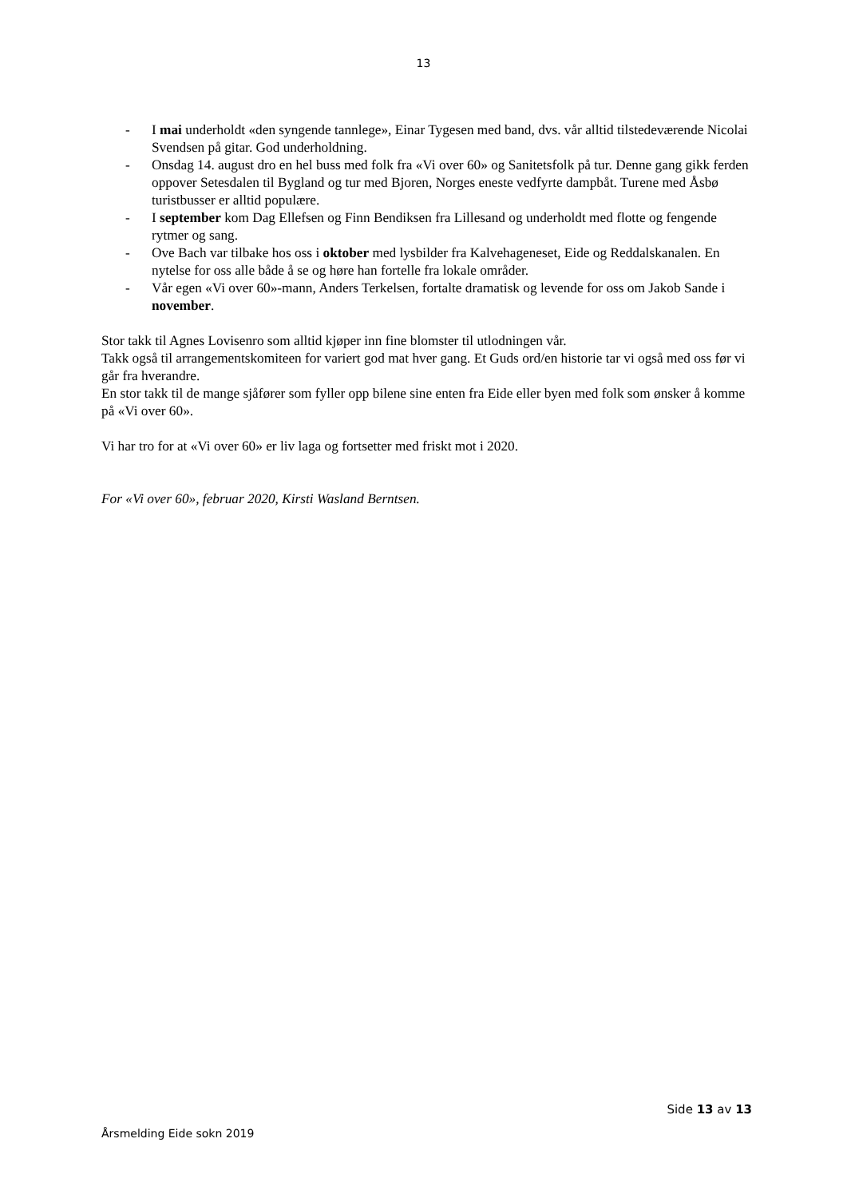13
- I mai underholdt «den syngende tannlege», Einar Tygesen med band, dvs. vår alltid tilstedeværende Nicolai Svendsen på gitar. God underholdning.
- Onsdag 14. august dro en hel buss med folk fra «Vi over 60» og Sanitetsfolk på tur. Denne gang gikk ferden oppover Setesdalen til Bygland og tur med Bjoren, Norges eneste vedfyrte dampbåt. Turene med Åsbø turistbusser er alltid populære.
- I september kom Dag Ellefsen og Finn Bendiksen fra Lillesand og underholdt med flotte og fengende rytmer og sang.
- Ove Bach var tilbake hos oss i oktober med lysbilder fra Kalvehageneset, Eide og Reddalskanalen. En nytelse for oss alle både å se og høre han fortelle fra lokale områder.
- Vår egen «Vi over 60»-mann, Anders Terkelsen, fortalte dramatisk og levende for oss om Jakob Sande i november.
Stor takk til Agnes Lovisenro som alltid kjøper inn fine blomster til utlodningen vår.
Takk også til arrangementskomiteen for variert god mat hver gang. Et Guds ord/en historie tar vi også med oss før vi går fra hverandre.
En stor takk til de mange sjåfører som fyller opp bilene sine enten fra Eide eller byen med folk som ønsker å komme på «Vi over 60».
Vi har tro for at «Vi over 60» er liv laga og fortsetter med friskt mot i 2020.
For «Vi over 60», februar 2020, Kirsti Wasland Berntsen.
Side 13 av 13
Årsmelding Eide sokn 2019